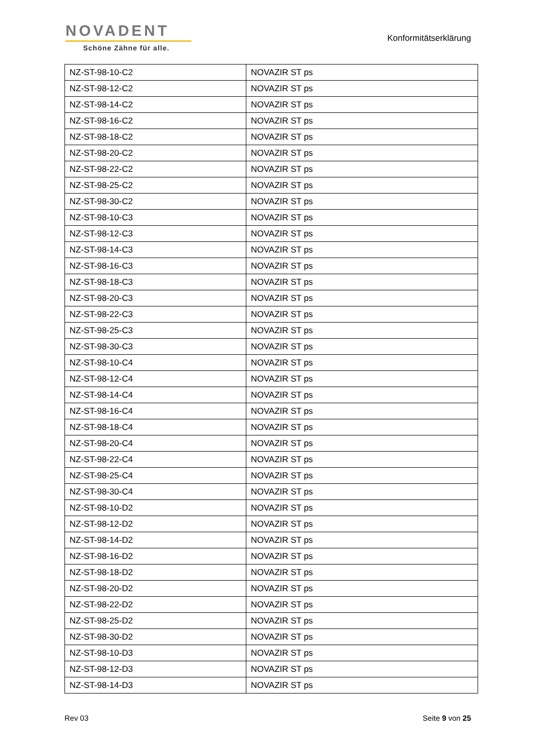NOVADENT
Schöne Zähne für alle.
Konformitätserklärung
| NZ-ST-98-10-C2 | NOVAZIR ST ps |
| NZ-ST-98-12-C2 | NOVAZIR ST ps |
| NZ-ST-98-14-C2 | NOVAZIR ST ps |
| NZ-ST-98-16-C2 | NOVAZIR ST ps |
| NZ-ST-98-18-C2 | NOVAZIR ST ps |
| NZ-ST-98-20-C2 | NOVAZIR ST ps |
| NZ-ST-98-22-C2 | NOVAZIR ST ps |
| NZ-ST-98-25-C2 | NOVAZIR ST ps |
| NZ-ST-98-30-C2 | NOVAZIR ST ps |
| NZ-ST-98-10-C3 | NOVAZIR ST ps |
| NZ-ST-98-12-C3 | NOVAZIR ST ps |
| NZ-ST-98-14-C3 | NOVAZIR ST ps |
| NZ-ST-98-16-C3 | NOVAZIR ST ps |
| NZ-ST-98-18-C3 | NOVAZIR ST ps |
| NZ-ST-98-20-C3 | NOVAZIR ST ps |
| NZ-ST-98-22-C3 | NOVAZIR ST ps |
| NZ-ST-98-25-C3 | NOVAZIR ST ps |
| NZ-ST-98-30-C3 | NOVAZIR ST ps |
| NZ-ST-98-10-C4 | NOVAZIR ST ps |
| NZ-ST-98-12-C4 | NOVAZIR ST ps |
| NZ-ST-98-14-C4 | NOVAZIR ST ps |
| NZ-ST-98-16-C4 | NOVAZIR ST ps |
| NZ-ST-98-18-C4 | NOVAZIR ST ps |
| NZ-ST-98-20-C4 | NOVAZIR ST ps |
| NZ-ST-98-22-C4 | NOVAZIR ST ps |
| NZ-ST-98-25-C4 | NOVAZIR ST ps |
| NZ-ST-98-30-C4 | NOVAZIR ST ps |
| NZ-ST-98-10-D2 | NOVAZIR ST ps |
| NZ-ST-98-12-D2 | NOVAZIR ST ps |
| NZ-ST-98-14-D2 | NOVAZIR ST ps |
| NZ-ST-98-16-D2 | NOVAZIR ST ps |
| NZ-ST-98-18-D2 | NOVAZIR ST ps |
| NZ-ST-98-20-D2 | NOVAZIR ST ps |
| NZ-ST-98-22-D2 | NOVAZIR ST ps |
| NZ-ST-98-25-D2 | NOVAZIR ST ps |
| NZ-ST-98-30-D2 | NOVAZIR ST ps |
| NZ-ST-98-10-D3 | NOVAZIR ST ps |
| NZ-ST-98-12-D3 | NOVAZIR ST ps |
| NZ-ST-98-14-D3 | NOVAZIR ST ps |
Rev 03 Seite 9 von 25